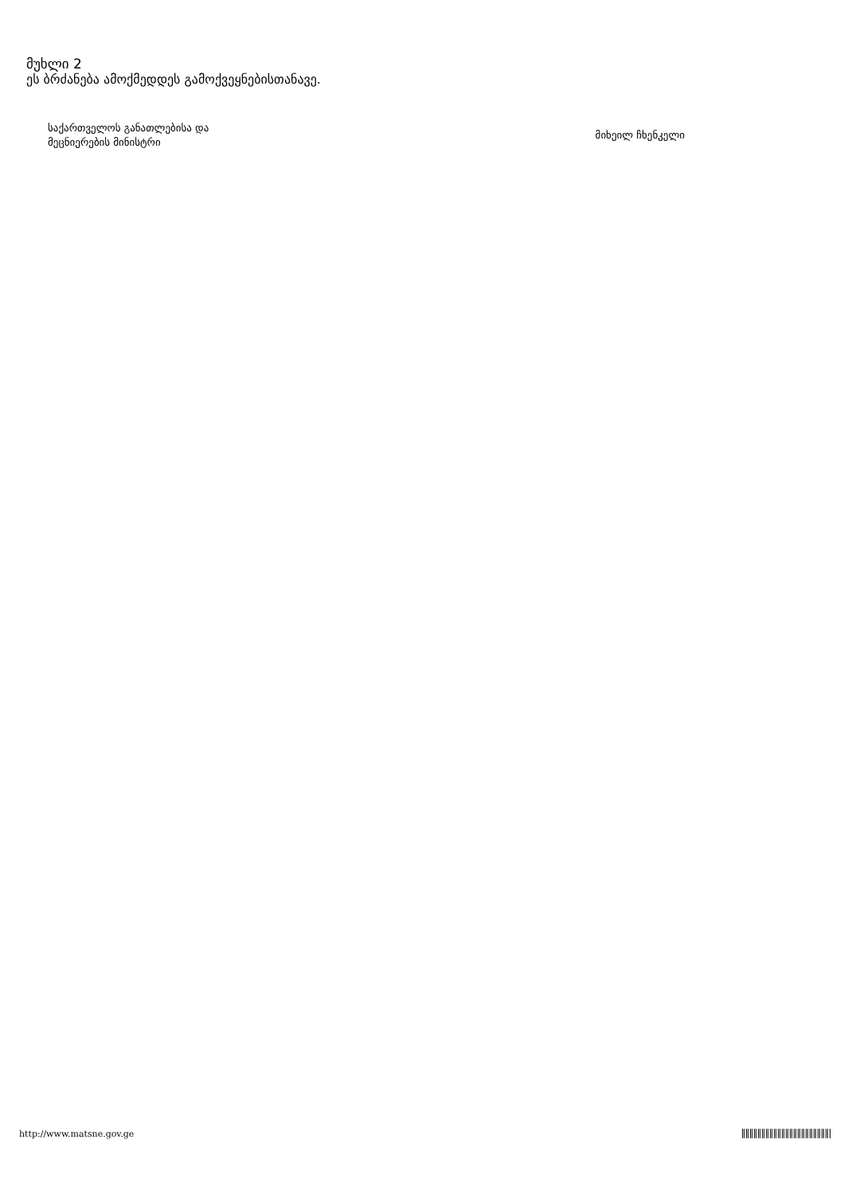მუხლი 2
ეს ბრძანება ამოქმედდეს გამოქვეყნებისთანავე.
საქართველოს განათლებისა და
მეცნიერების მინისტრი
მიხეილ ჩხენკელი
http://www.matsne.gov.ge